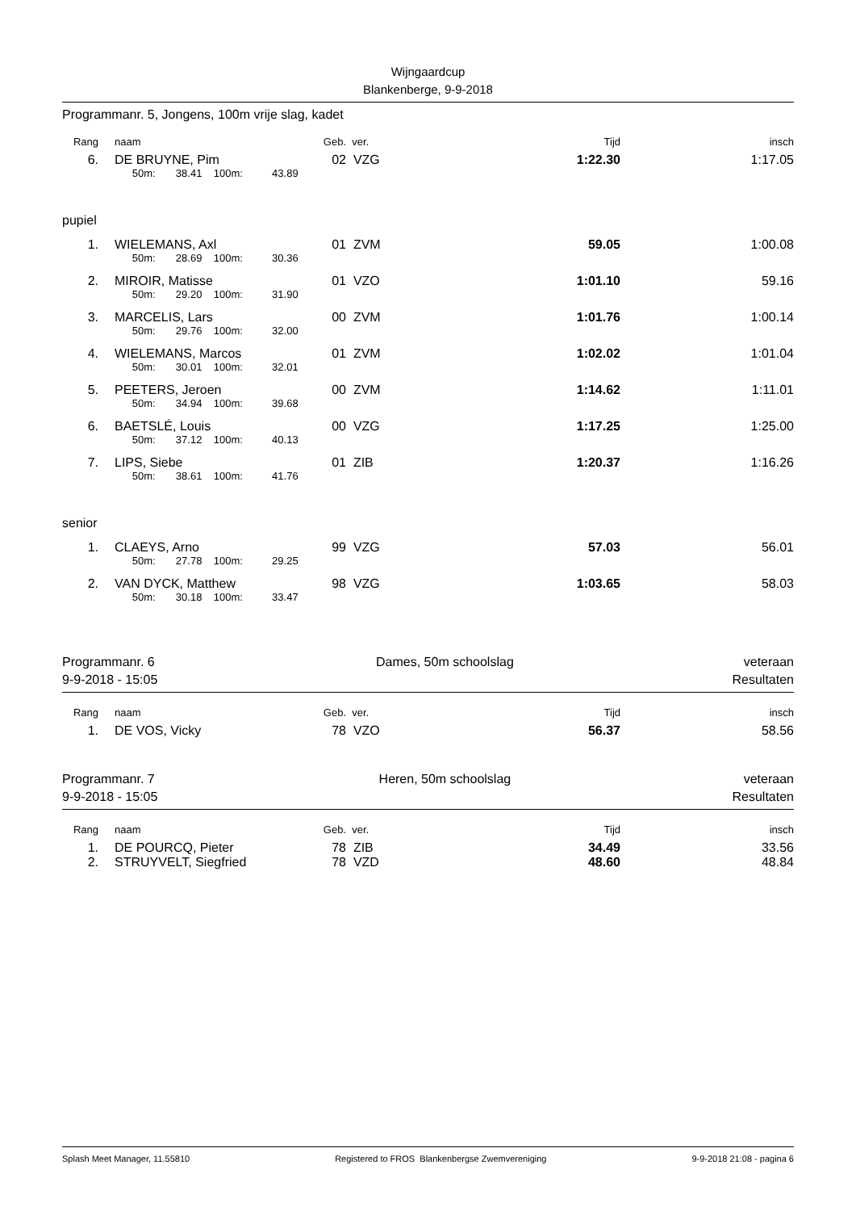Wijngaardcup
Blankenberge, 9-9-2018
Programmanr. 5, Jongens, 100m vrije slag, kadet
| Rang | | naam | Geb. | ver. | Tijd | insch |
| --- | --- | --- | --- | --- | --- | --- |
| 6. | | DE BRUYNE, Pim | 02 | VZG | 1:22.30 | 1:17.05 |
| | | 50m: 38.41 100m: 43.89 | | | | |
pupiel
| 1. | | WIELEMANS, Axl | 01 | ZVM | 59.05 | 1:00.08 |
| | | 50m: 28.69 100m: 30.36 | | | | |
| 2. | | MIROIR, Matisse | 01 | VZO | 1:01.10 | 59.16 |
| | | 50m: 29.20 100m: 31.90 | | | | |
| 3. | | MARCELIS, Lars | 00 | ZVM | 1:01.76 | 1:00.14 |
| | | 50m: 29.76 100m: 32.00 | | | | |
| 4. | | WIELEMANS, Marcos | 01 | ZVM | 1:02.02 | 1:01.04 |
| | | 50m: 30.01 100m: 32.01 | | | | |
| 5. | | PEETERS, Jeroen | 00 | ZVM | 1:14.62 | 1:11.01 |
| | | 50m: 34.94 100m: 39.68 | | | | |
| 6. | | BAETSLÉ, Louis | 00 | VZG | 1:17.25 | 1:25.00 |
| | | 50m: 37.12 100m: 40.13 | | | | |
| 7. | | LIPS, Siebe | 01 | ZIB | 1:20.37 | 1:16.26 |
| | | 50m: 38.61 100m: 41.76 | | | | |
senior
| 1. | | CLAEYS, Arno | 99 | VZG | 57.03 | 56.01 |
| | | 50m: 27.78 100m: 29.25 | | | | |
| 2. | | VAN DYCK, Matthew | 98 | VZG | 1:03.65 | 58.03 |
| | | 50m: 30.18 100m: 33.47 | | | | |
Programmanr. 6
9-9-2018 - 15:05
Dames, 50m schoolslag veteraan
Resultaten
| Rang | | naam | Geb. | ver. | Tijd | insch |
| --- | --- | --- | --- | --- | --- | --- |
| 1. | | DE VOS, Vicky | 78 | VZO | 56.37 | 58.56 |
Programmanr. 7
9-9-2018 - 15:05
Heren, 50m schoolslag veteraan
Resultaten
| Rang | | naam | Geb. | ver. | Tijd | insch |
| --- | --- | --- | --- | --- | --- | --- |
| 1. | | DE POURCQ, Pieter | 78 | ZIB | 34.49 | 33.56 |
| 2. | | STRUYVELT, Siegfried | 78 | VZD | 48.60 | 48.84 |
Splash Meet Manager, 11.55810 Registered to FROS Blankenbergse Zwemvereniging 9-9-2018 21:08 - pagina 6